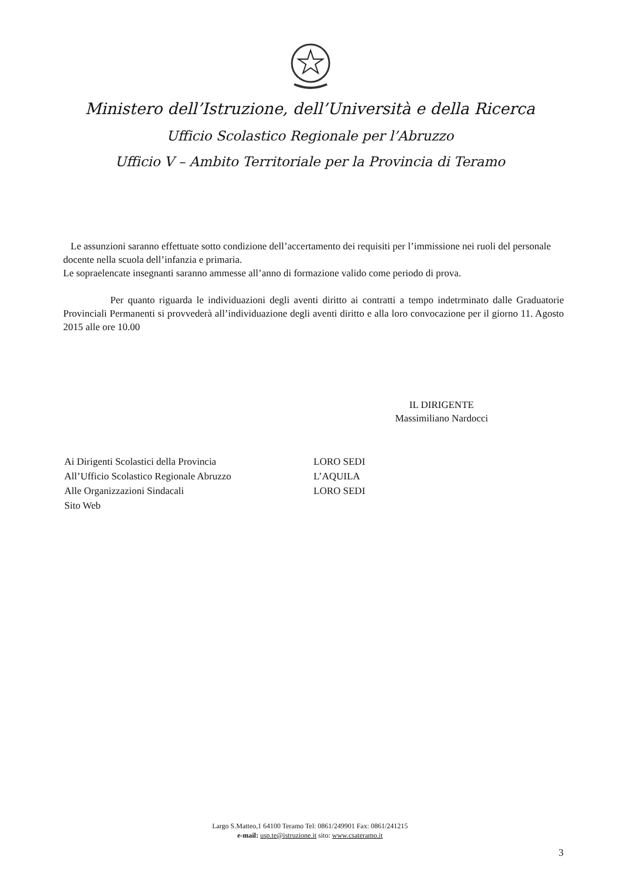Ministero dell’Istruzione, dell’Università e della Ricerca
Ufficio Scolastico Regionale per l’Abruzzo
Ufficio V – Ambito Territoriale per la Provincia di Teramo
Le assunzioni saranno effettuate sotto condizione dell’accertamento dei requisiti per l’immissione nei ruoli del personale docente nella scuola dell’infanzia e primaria.
Le sopraelencate insegnanti saranno ammesse all’anno di formazione valido come periodo di prova.
Per quanto riguarda le individuazioni degli aventi diritto ai contratti a tempo indetrminato dalle Graduatorie Provinciali Permanenti si provvederà all’individuazione degli aventi diritto e alla loro convocazione per il giorno 11. Agosto 2015 alle ore 10.00
IL DIRIGENTE
Massimiliano Nardocci
Ai Dirigenti Scolastici della Provincia
All’Ufficio Scolastico Regionale Abruzzo
Alle Organizzazioni Sindacali
Sito Web
LORO SEDI
L’AQUILA
LORO SEDI
Largo S.Matteo,1 64100 Teramo Tel: 0861/249901 Fax: 0861/241215
e-mail: usp.te@istruzione.it sito: www.csateramo.it
3